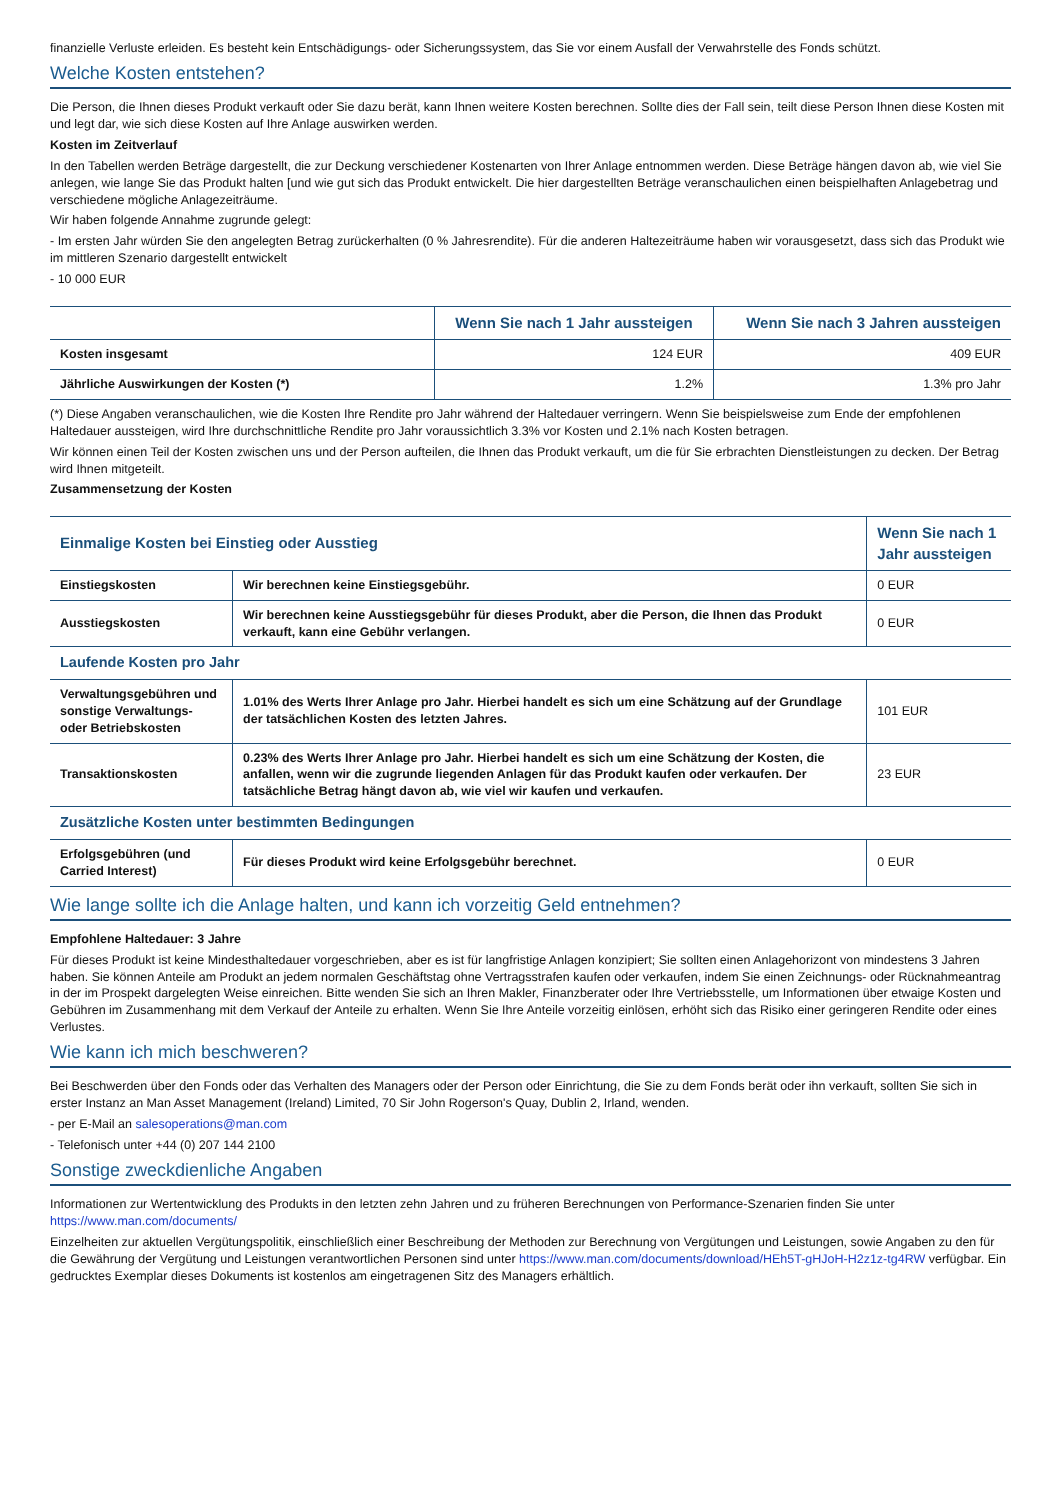finanzielle Verluste erleiden. Es besteht kein Entschädigungs- oder Sicherungssystem, das Sie vor einem Ausfall der Verwahrstelle des Fonds schützt.
Welche Kosten entstehen?
Die Person, die Ihnen dieses Produkt verkauft oder Sie dazu berät, kann Ihnen weitere Kosten berechnen. Sollte dies der Fall sein, teilt diese Person Ihnen diese Kosten mit und legt dar, wie sich diese Kosten auf Ihre Anlage auswirken werden.
Kosten im Zeitverlauf
In den Tabellen werden Beträge dargestellt, die zur Deckung verschiedener Kostenarten von Ihrer Anlage entnommen werden. Diese Beträge hängen davon ab, wie viel Sie anlegen, wie lange Sie das Produkt halten [und wie gut sich das Produkt entwickelt. Die hier dargestellten Beträge veranschaulichen einen beispielhaften Anlagebetrag und verschiedene mögliche Anlagezeiträume.
Wir haben folgende Annahme zugrunde gelegt:
- Im ersten Jahr würden Sie den angelegten Betrag zurückerhalten (0 % Jahresrendite). Für die anderen Haltezeiträume haben wir vorausgesetzt, dass sich das Produkt wie im mittleren Szenario dargestellt entwickelt
- 10 000 EUR
| | Wenn Sie nach 1 Jahr aussteigen | Wenn Sie nach 3 Jahren aussteigen |
| --- | --- | --- |
| Kosten insgesamt | 124 EUR | 409 EUR |
| Jährliche Auswirkungen der Kosten (*) | 1.2% | 1.3% pro Jahr |
(*) Diese Angaben veranschaulichen, wie die Kosten Ihre Rendite pro Jahr während der Haltedauer verringern. Wenn Sie beispielsweise zum Ende der empfohlenen Haltedauer aussteigen, wird Ihre durchschnittliche Rendite pro Jahr voraussichtlich 3.3% vor Kosten und 2.1% nach Kosten betragen.
Wir können einen Teil der Kosten zwischen uns und der Person aufteilen, die Ihnen das Produkt verkauft, um die für Sie erbrachten Dienstleistungen zu decken. Der Betrag wird Ihnen mitgeteilt.
Zusammensetzung der Kosten
| Einmalige Kosten bei Einstieg oder Ausstieg | | Wenn Sie nach 1 Jahr aussteigen |
| --- | --- | --- |
| Einstiegskosten | Wir berechnen keine Einstiegsgebühr. | 0 EUR |
| Ausstiegskosten | Wir berechnen keine Ausstiegsgebühr für dieses Produkt, aber die Person, die Ihnen das Produkt verkauft, kann eine Gebühr verlangen. | 0 EUR |
| Laufende Kosten pro Jahr | | |
| Verwaltungsgebühren und sonstige Verwaltungs- oder Betriebskosten | 1.01% des Werts Ihrer Anlage pro Jahr. Hierbei handelt es sich um eine Schätzung auf der Grundlage der tatsächlichen Kosten des letzten Jahres. | 101 EUR |
| Transaktionskosten | 0.23% des Werts Ihrer Anlage pro Jahr. Hierbei handelt es sich um eine Schätzung der Kosten, die anfallen, wenn wir die zugrunde liegenden Anlagen für das Produkt kaufen oder verkaufen. Der tatsächliche Betrag hängt davon ab, wie viel wir kaufen und verkaufen. | 23 EUR |
| Zusätzliche Kosten unter bestimmten Bedingungen | | |
| Erfolgsgebühren (und Carried Interest) | Für dieses Produkt wird keine Erfolgsgebühr berechnet. | 0 EUR |
Wie lange sollte ich die Anlage halten, und kann ich vorzeitig Geld entnehmen?
Empfohlene Haltedauer: 3 Jahre
Für dieses Produkt ist keine Mindesthaltedauer vorgeschrieben, aber es ist für langfristige Anlagen konzipiert; Sie sollten einen Anlagehorizont von mindestens 3 Jahren haben. Sie können Anteile am Produkt an jedem normalen Geschäftstag ohne Vertragsstrafen kaufen oder verkaufen, indem Sie einen Zeichnungs- oder Rücknahmeantrag in der im Prospekt dargelegten Weise einreichen. Bitte wenden Sie sich an Ihren Makler, Finanzberater oder Ihre Vertriebsstelle, um Informationen über etwaige Kosten und Gebühren im Zusammenhang mit dem Verkauf der Anteile zu erhalten. Wenn Sie Ihre Anteile vorzeitig einlösen, erhöht sich das Risiko einer geringeren Rendite oder eines Verlustes.
Wie kann ich mich beschweren?
Bei Beschwerden über den Fonds oder das Verhalten des Managers oder der Person oder Einrichtung, die Sie zu dem Fonds berät oder ihn verkauft, sollten Sie sich in erster Instanz an Man Asset Management (Ireland) Limited, 70 Sir John Rogerson's Quay, Dublin 2, Irland, wenden.
- per E-Mail an salesoperations@man.com
- Telefonisch unter +44 (0) 207 144 2100
Sonstige zweckdienliche Angaben
Informationen zur Wertentwicklung des Produkts in den letzten zehn Jahren und zu früheren Berechnungen von Performance-Szenarien finden Sie unter https://www.man.com/documents/
Einzelheiten zur aktuellen Vergütungspolitik, einschließlich einer Beschreibung der Methoden zur Berechnung von Vergütungen und Leistungen, sowie Angaben zu den für die Gewährung der Vergütung und Leistungen verantwortlichen Personen sind unter https://www.man.com/documents/download/HEh5T-gHJoH-H2z1z-tg4RW verfügbar. Ein gedrucktes Exemplar dieses Dokuments ist kostenlos am eingetragenen Sitz des Managers erhältlich.